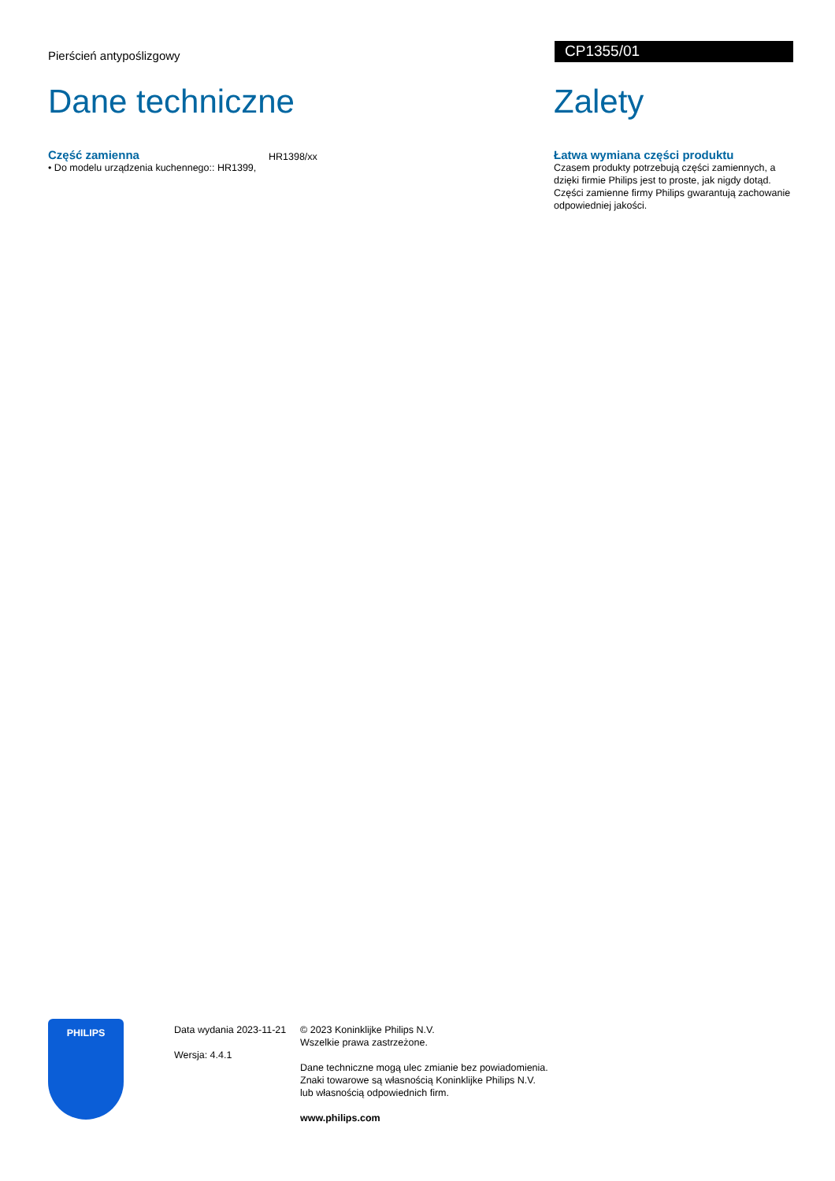Pierścień antypoślizgowy
CP1355/01
Dane techniczne
Część zamienna
• Do modelu urządzenia kuchennego:: HR1399,
HR1398/xx
Zalety
Łatwa wymiana części produktu
Czasem produkty potrzebują części zamiennych, a dzięki firmie Philips jest to proste, jak nigdy dotąd. Części zamienne firmy Philips gwarantują zachowanie odpowiedniej jakości.
PHILIPS
Data wydania 2023-11-21
Wersja: 4.4.1
© 2023 Koninklijke Philips N.V.
Wszelkie prawa zastrzeżone.
Dane techniczne mogą ulec zmianie bez powiadomienia.
Znaki towarowe są własnością Koninklijke Philips N.V.
lub własnością odpowiednich firm.
www.philips.com